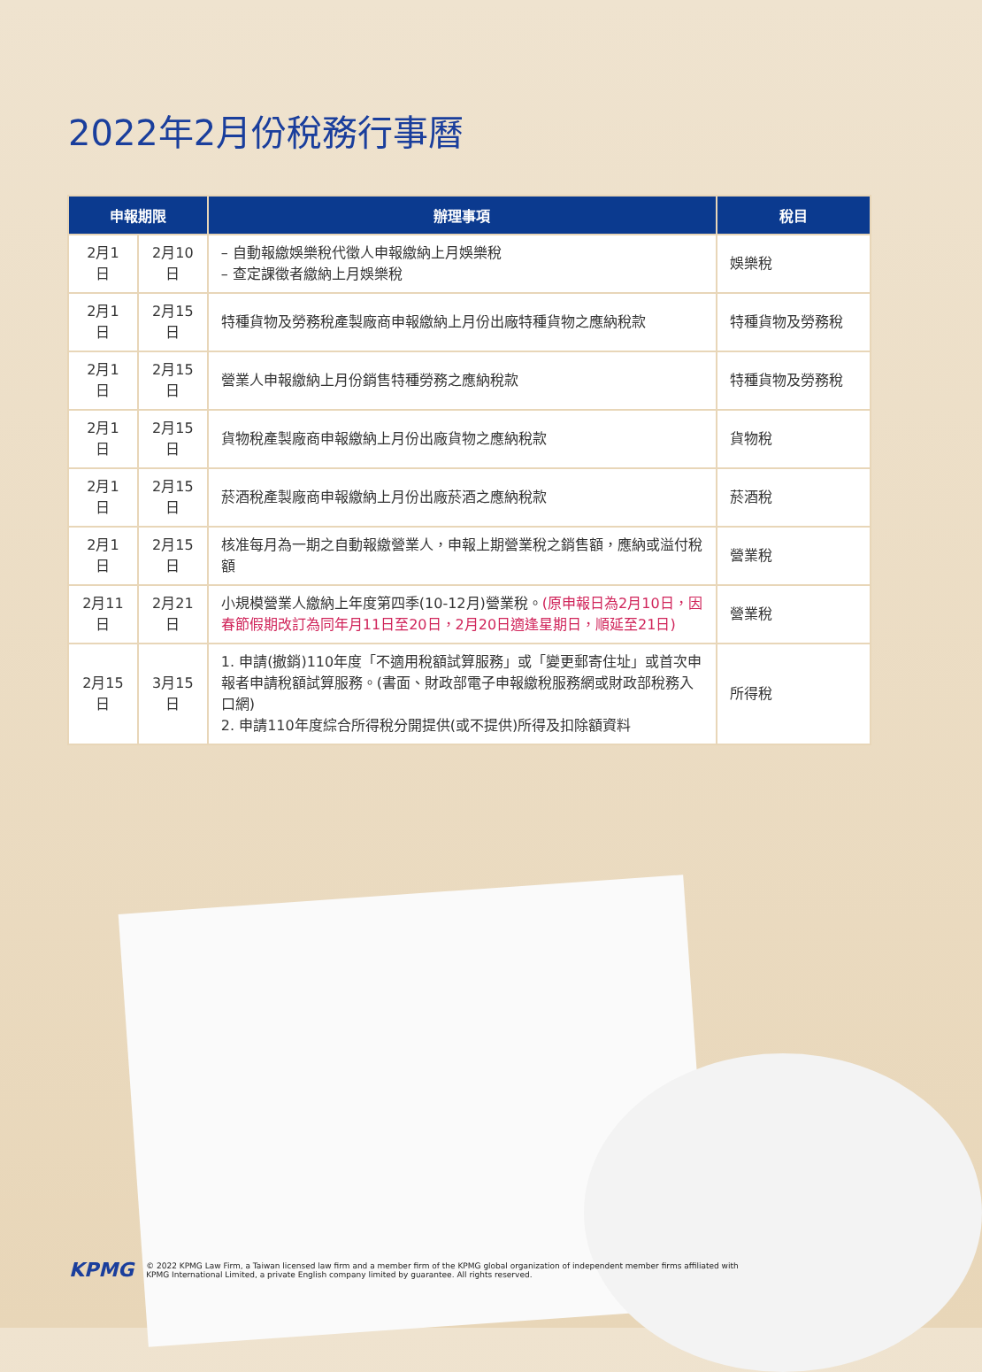2022年2月份稅務行事曆
| 申報期限 | | 辦理事項 | 稅目 |
| --- | --- | --- | --- |
| 2月1日 | 2月10日 | – 自動報繳娛樂稅代徵人申報繳納上月娛樂稅 – 查定課徵者繳納上月娛樂稅 | 娛樂稅 |
| 2月1日 | 2月15日 | 特種貨物及勞務稅產製廠商申報繳納上月份出廠特種貨物之應納稅款 | 特種貨物及勞務稅 |
| 2月1日 | 2月15日 | 營業人申報繳納上月份銷售特種勞務之應納稅款 | 特種貨物及勞務稅 |
| 2月1日 | 2月15日 | 貨物稅產製廠商申報繳納上月份出廠貨物之應納稅款 | 貨物稅 |
| 2月1日 | 2月15日 | 菸酒稅產製廠商申報繳納上月份出廠菸酒之應納稅款 | 菸酒稅 |
| 2月1日 | 2月15日 | 核准每月為一期之自動報繳營業人，申報上期營業稅之銷售額，應納或溢付稅額 | 營業稅 |
| 2月11日 | 2月21日 | 小規模營業人繳納上年度第四季(10-12月)營業稅。 (原申報日為2月10日，因春節假期改訂為同年月11日至20日，2月20日適逢星期日，順延至21日) | 營業稅 |
| 2月15日 | 3月15日 | 1. 申請(撤銷)110年度「不適用稅額試算服務」或「變更郵寄住址」或首次申報者申請稅額試算服務。(書面、財政部電子申報繳稅服務網或財政部稅務入口網) 2. 申請110年度綜合所得稅分開提供(或不提供)所得及扣除額資料 | 所得稅 |
KPMG © 2022 KPMG Law Firm, a Taiwan licensed law firm and a member firm of the KPMG global organization of independent member firms affiliated with
KPMG International Limited, a private English company limited by guarantee. All rights reserved.